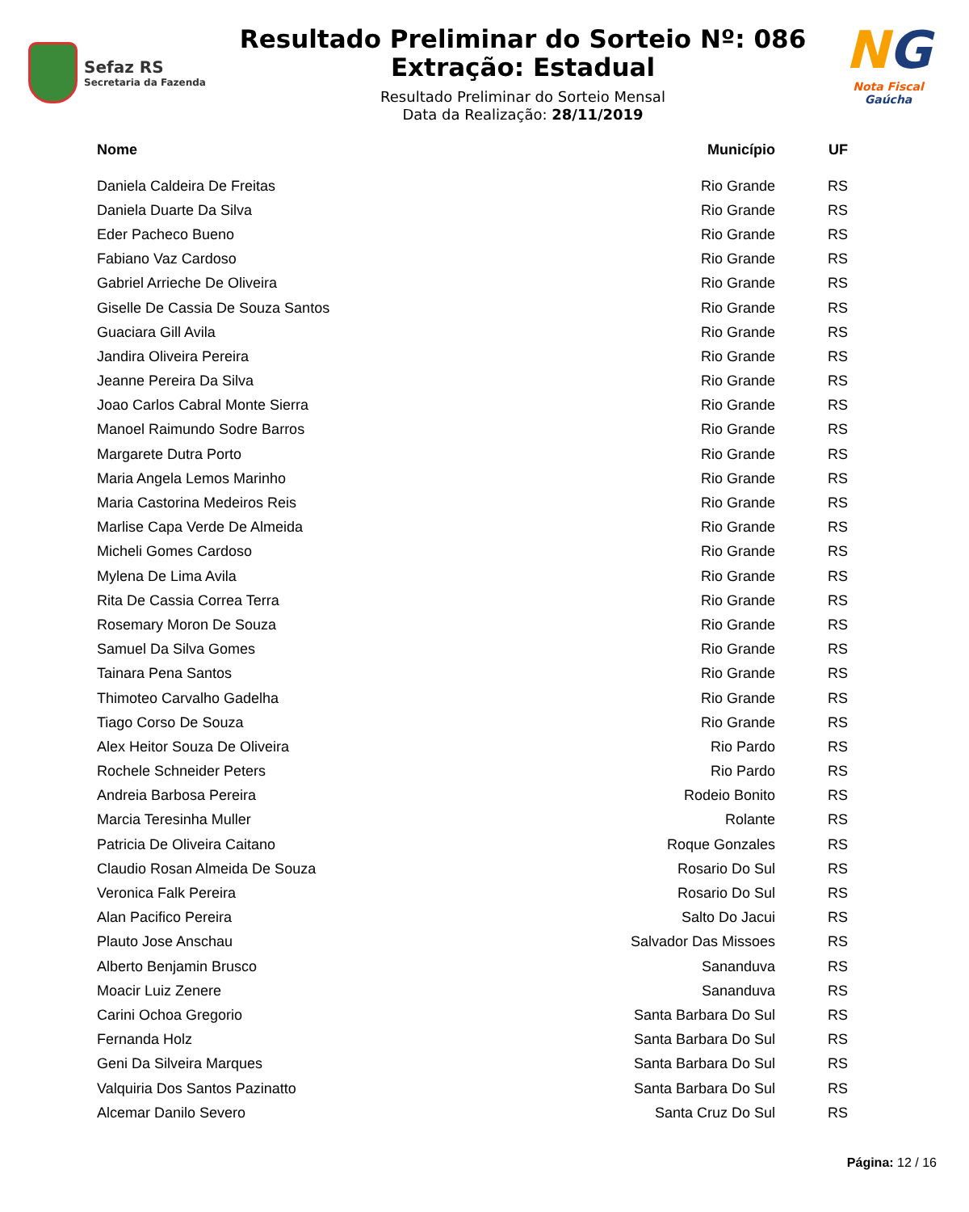Sefaz RS
Secretaria da Fazenda
Resultado Preliminar do Sorteio Nº: 086
Extração: Estadual
Resultado Preliminar do Sorteio Mensal
Data da Realização: 28/11/2019
NG
Nota Fiscal Gaúcha
| Nome | Município | UF |
| --- | --- | --- |
| Daniela Caldeira De Freitas | Rio Grande | RS |
| Daniela Duarte Da Silva | Rio Grande | RS |
| Eder Pacheco Bueno | Rio Grande | RS |
| Fabiano Vaz Cardoso | Rio Grande | RS |
| Gabriel Arrieche De Oliveira | Rio Grande | RS |
| Giselle De Cassia De Souza Santos | Rio Grande | RS |
| Guaciara Gill Avila | Rio Grande | RS |
| Jandira Oliveira Pereira | Rio Grande | RS |
| Jeanne Pereira Da Silva | Rio Grande | RS |
| Joao Carlos Cabral Monte Sierra | Rio Grande | RS |
| Manoel Raimundo Sodre Barros | Rio Grande | RS |
| Margarete Dutra Porto | Rio Grande | RS |
| Maria Angela Lemos Marinho | Rio Grande | RS |
| Maria Castorina Medeiros Reis | Rio Grande | RS |
| Marlise Capa Verde De Almeida | Rio Grande | RS |
| Micheli Gomes Cardoso | Rio Grande | RS |
| Mylena De Lima Avila | Rio Grande | RS |
| Rita De Cassia Correa Terra | Rio Grande | RS |
| Rosemary Moron De Souza | Rio Grande | RS |
| Samuel Da Silva Gomes | Rio Grande | RS |
| Tainara Pena Santos | Rio Grande | RS |
| Thimoteo Carvalho Gadelha | Rio Grande | RS |
| Tiago Corso De Souza | Rio Grande | RS |
| Alex Heitor Souza De Oliveira | Rio Pardo | RS |
| Rochele Schneider Peters | Rio Pardo | RS |
| Andreia Barbosa Pereira | Rodeio Bonito | RS |
| Marcia Teresinha Muller | Rolante | RS |
| Patricia De Oliveira Caitano | Roque Gonzales | RS |
| Claudio Rosan Almeida De Souza | Rosario Do Sul | RS |
| Veronica Falk Pereira | Rosario Do Sul | RS |
| Alan Pacifico Pereira | Salto Do Jacui | RS |
| Plauto Jose Anschau | Salvador Das Missoes | RS |
| Alberto Benjamin Brusco | Sananduva | RS |
| Moacir Luiz Zenere | Sananduva | RS |
| Carini Ochoa Gregorio | Santa Barbara Do Sul | RS |
| Fernanda Holz | Santa Barbara Do Sul | RS |
| Geni Da Silveira Marques | Santa Barbara Do Sul | RS |
| Valquiria Dos Santos Pazinatto | Santa Barbara Do Sul | RS |
| Alcemar Danilo Severo | Santa Cruz Do Sul | RS |
Página: 12 / 16